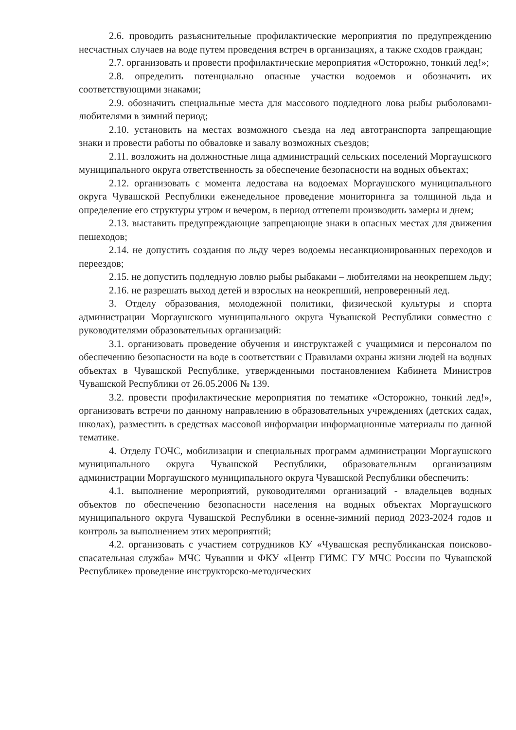2.6. проводить разъяснительные профилактические мероприятия по предупреждению несчастных случаев на воде путем проведения встреч в организациях, а также сходов граждан;
2.7. организовать и провести профилактические мероприятия «Осторожно, тонкий лед!»;
2.8. определить потенциально опасные участки водоемов и обозначить их соответствующими знаками;
2.9. обозначить специальные места для массового подледного лова рыбы рыболовами-любителями в зимний период;
2.10. установить на местах возможного съезда на лед автотранспорта запрещающие знаки и провести работы по обваловке и завалу возможных съездов;
2.11. возложить на должностные лица администраций сельских поселений Моргаушского муниципального округа ответственность за обеспечение безопасности на водных объектах;
2.12. организовать с момента ледостава на водоемах Моргаушского муниципального округа Чувашской Республики еженедельное проведение мониторинга за толщиной льда и определение его структуры утром и вечером, в период оттепели производить замеры и днем;
2.13. выставить предупреждающие запрещающие знаки в опасных местах для движения пешеходов;
2.14. не допустить создания по льду через водоемы несанкционированных переходов и переездов;
2.15. не допустить подледную ловлю рыбы рыбаками – любителями на неокрепшем льду;
2.16. не разрешать выход детей и взрослых на неокрепший, непроверенный лед.
3. Отделу образования, молодежной политики, физической культуры и спорта администрации Моргаушского муниципального округа Чувашской Республики совместно с руководителями образовательных организаций:
3.1. организовать проведение обучения и инструктажей с учащимися и персоналом по обеспечению безопасности на воде в соответствии с Правилами охраны жизни людей на водных объектах в Чувашской Республике, утвержденными постановлением Кабинета Министров Чувашской Республики от 26.05.2006 № 139.
3.2. провести профилактические мероприятия по тематике «Осторожно, тонкий лед!», организовать встречи по данному направлению в образовательных учреждениях (детских садах, школах), разместить в средствах массовой информации информационные материалы по данной тематике.
4. Отделу ГОЧС, мобилизации и специальных программ администрации Моргаушского муниципального округа Чувашской Республики, образовательным организациям администрации Моргаушского муниципального округа Чувашской Республики обеспечить:
4.1. выполнение мероприятий, руководителями организаций - владельцев водных объектов по обеспечению безопасности населения на водных объектах Моргаушского муниципального округа Чувашской Республики в осенне-зимний период 2023-2024 годов и контроль за выполнением этих мероприятий;
4.2. организовать с участием сотрудников КУ «Чувашская республиканская поисково-спасательная служба» МЧС Чувашии и ФКУ «Центр ГИМС ГУ МЧС России по Чувашской Республике» проведение инструкторско-методических